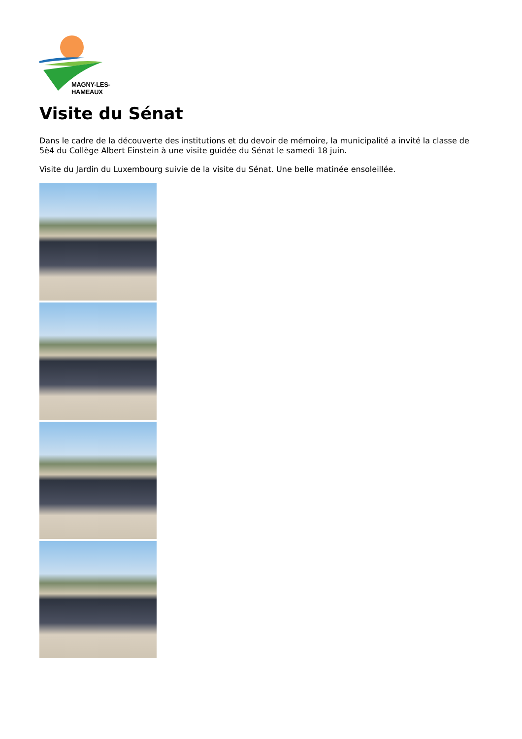MAGNY-LES-HAMEAUX
Visite du Sénat
Dans le cadre de la découverte des institutions et du devoir de mémoire, la municipalité a invité la classe de 5è4 du Collège Albert Einstein à une visite guidée du Sénat le samedi 18 juin.
Visite du Jardin du Luxembourg suivie de la visite du Sénat. Une belle matinée ensoleillée.